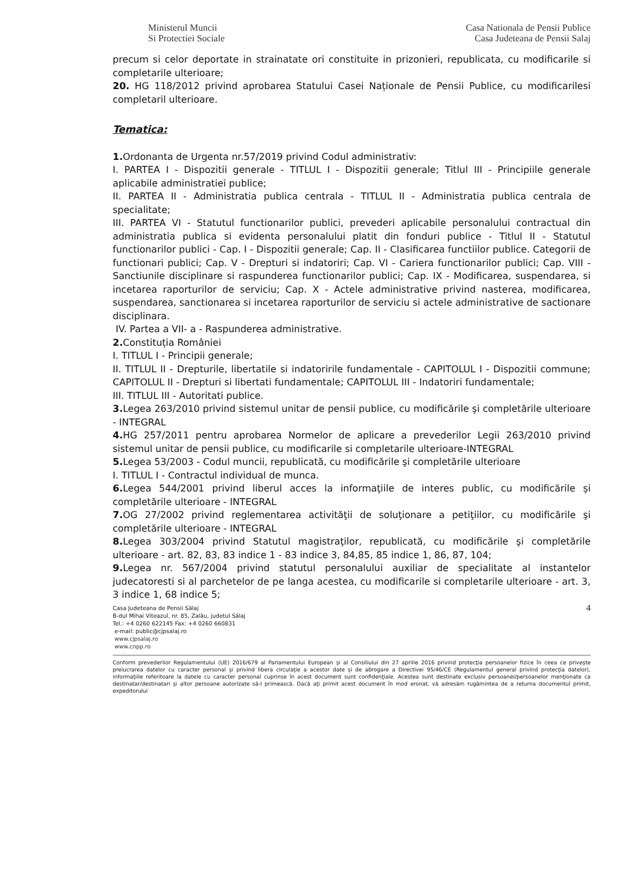Ministerul Muncii
Si Protectiei Sociale
Casa Nationala de Pensii Publice
Casa Judeteana de Pensii Salaj
precum si celor deportate in strainatate ori constituite in prizonieri, republicata, cu modificarile si completarile ulterioare;
20. HG 118/2012 privind aprobarea Statului Casei Naționale de Pensii Publice, cu modificarilesi completaril ulterioare.
Tematica:
1. Ordonanta de Urgenta nr.57/2019 privind Codul administrativ:
I. PARTEA I - Dispozitii generale - TITLUL I - Dispozitii generale; Titlul III - Principiile generale aplicabile administratiei publice;
II. PARTEA II - Administratia publica centrala - TITLUL II - Administratia publica centrala de specialitate;
III. PARTEA VI - Statutul functionarilor publici, prevederi aplicabile personalului contractual din administratia publica si evidenta personalului platit din fonduri publice - Titlul II - Statutul functionarilor publici - Cap. I - Dispozitii generale; Cap. II - Clasificarea functiilor publice. Categorii de functionari publici; Cap. V - Drepturi si indatoriri; Cap. VI - Cariera functionarilor publici; Cap. VIII - Sanctiunile disciplinare si raspunderea functionarilor publici; Cap. IX - Modificarea, suspendarea, si incetarea raporturilor de serviciu; Cap. X - Actele administrative privind nasterea, modificarea, suspendarea, sanctionarea si incetarea raporturilor de serviciu si actele administrative de sactionare disciplinara.
IV. Partea a VII- a - Raspunderea administrative.
2. Constituția României
I. TITLUL I - Principii generale;
II. TITLUL II - Drepturile, libertatile si indatoririle fundamentale - CAPITOLUL I - Dispozitii commune; CAPITOLUL II - Drepturi si libertati fundamentale; CAPITOLUL III - Indatoriri fundamentale;
III. TITLUL III - Autoritati publice.
3. Legea 263/2010 privind sistemul unitar de pensii publice, cu modificările şi completările ulterioare - INTEGRAL
4. HG 257/2011 pentru aprobarea Normelor de aplicare a prevederilor Legii 263/2010 privind sistemul unitar de pensii publice, cu modificarile si completarile ulterioare-INTEGRAL
5. Legea 53/2003 - Codul muncii, republicată, cu modificările şi completările ulterioare
I. TITLUL I - Contractul individual de munca.
6. Legea 544/2001 privind liberul acces la informaţiile de interes public, cu modificările şi completările ulterioare - INTEGRAL
7. OG 27/2002 privind reglementarea activităţii de soluţionare a petiţiilor, cu modificările şi completările ulterioare - INTEGRAL
8. Legea 303/2004 privind Statutul magistraţilor, republicată, cu modificările şi completările ulterioare - art. 82, 83, 83 indice 1 - 83 indice 3, 84,85, 85 indice 1, 86, 87, 104;
9. Legea nr. 567/2004 privind statutul personalului auxiliar de specialitate al instantelor judecatoresti si al parchetelor de pe langa acestea, cu modificarile si completarile ulterioare - art. 3, 3 indice 1, 68 indice 5;
Casa Judeteana de Pensii Sălaj
B-dul Mihai Viteazul, nr. 85, Zalău, judetul Sălaj
Tel.: +4 0260 622145 Fax: +4 0260 660831
e-mail: public@cjpsalaj.ro
www.cjpsalaj.ro
www.cnpp.ro
4
Conform prevederilor Regulamentului (UE) 2016/679 al Parlamentului European şi al Consiliului din 27 aprilie 2016 privind protecţia persoanelor fizice în ceea ce priveşte prelucrarea datelor cu caracter personal şi privind libera circulaţie a acestor date şi de abrogare a Directivei 95/46/CE (Regulamentul general privind protecţia datelor), informaţiile referitoare la datele cu caracter personal cuprinse în acest document sunt confidenţiale. Acestea sunt destinate exclusiv persoanei/persoanelor menţionate ca destinatar/destinatari şi altor persoane autorizate să-l primească. Dacă aţi primit acest document în mod eronat, vă adresăm rugămintea de a returna documentul primit, expeditorului